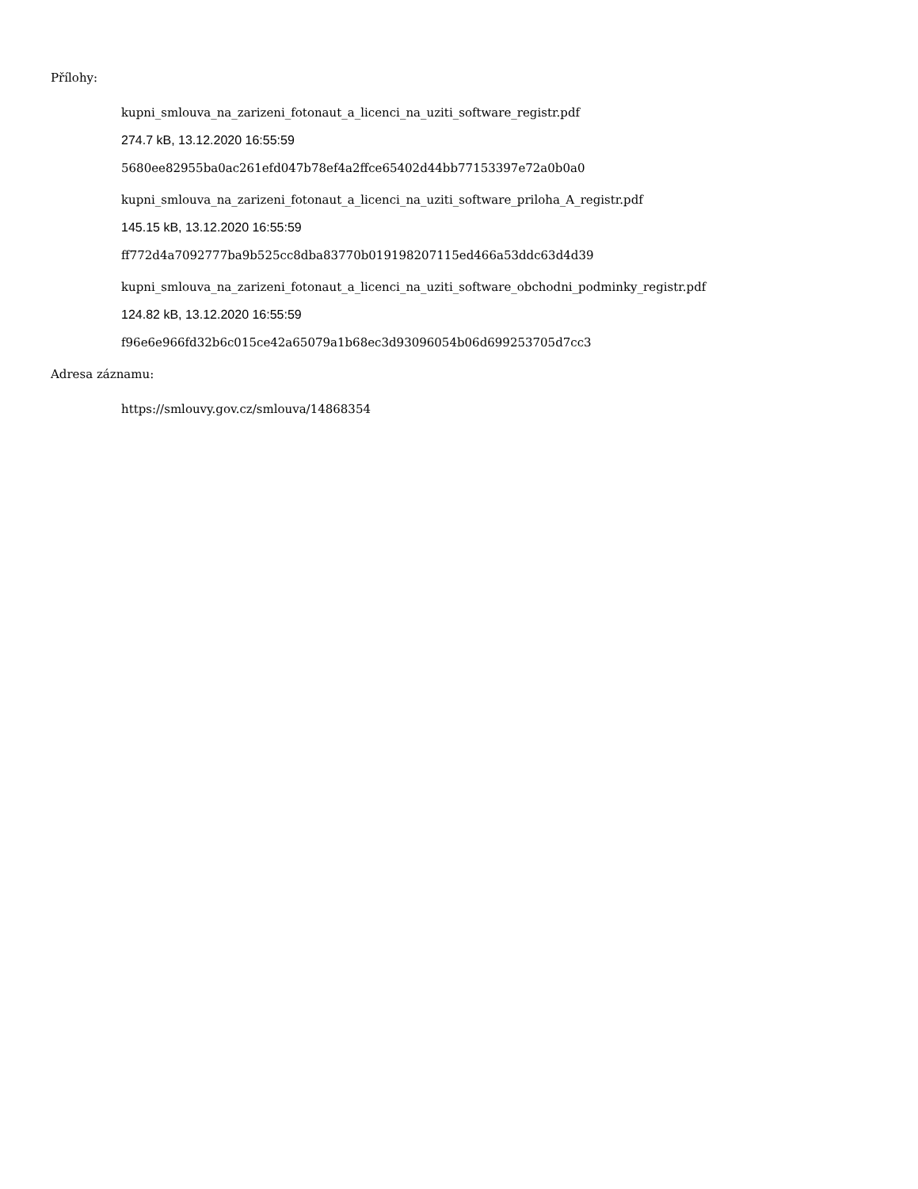Přílohy:
kupni_smlouva_na_zarizeni_fotonaut_a_licenci_na_uziti_software_registr.pdf
274.7 kB, 13.12.2020 16:55:59
5680ee82955ba0ac261efd047b78ef4a2ffce65402d44bb77153397e72a0b0a0
kupni_smlouva_na_zarizeni_fotonaut_a_licenci_na_uziti_software_priloha_A_registr.pdf
145.15 kB, 13.12.2020 16:55:59
ff772d4a7092777ba9b525cc8dba83770b019198207115ed466a53ddc63d4d39
kupni_smlouva_na_zarizeni_fotonaut_a_licenci_na_uziti_software_obchodni_podminky_registr.pdf
124.82 kB, 13.12.2020 16:55:59
f96e6e966fd32b6c015ce42a65079a1b68ec3d93096054b06d699253705d7cc3
Adresa záznamu:
https://smlouvy.gov.cz/smlouva/14868354